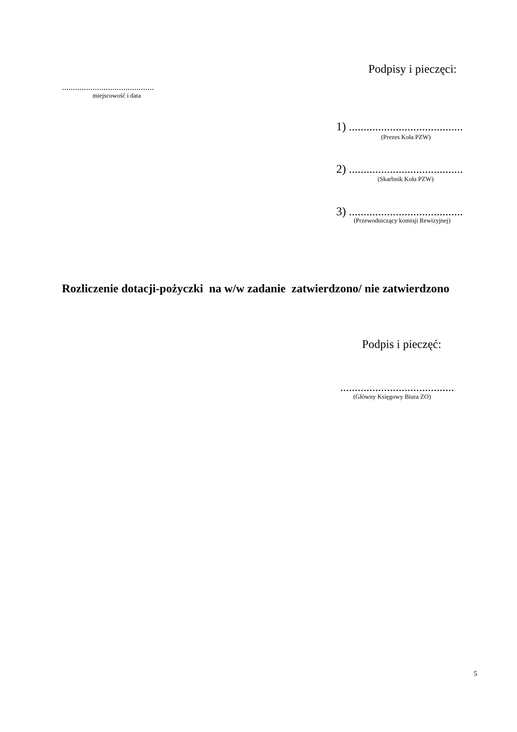Podpisy i pieczęci:
..........................................
miejscowość i data
1) .......................................
(Prezes Koła PZW)
2) .......................................
(Skarbnik Koła PZW)
3) .......................................
(Przewodniczący komisji Rewizyjnej)
Rozliczenie dotacji-pożyczki na w/w zadanie zatwierdzono/ nie zatwierdzono
Podpis i pieczęć:
.......................................
(Główny Księgowy Biura ZO)
5